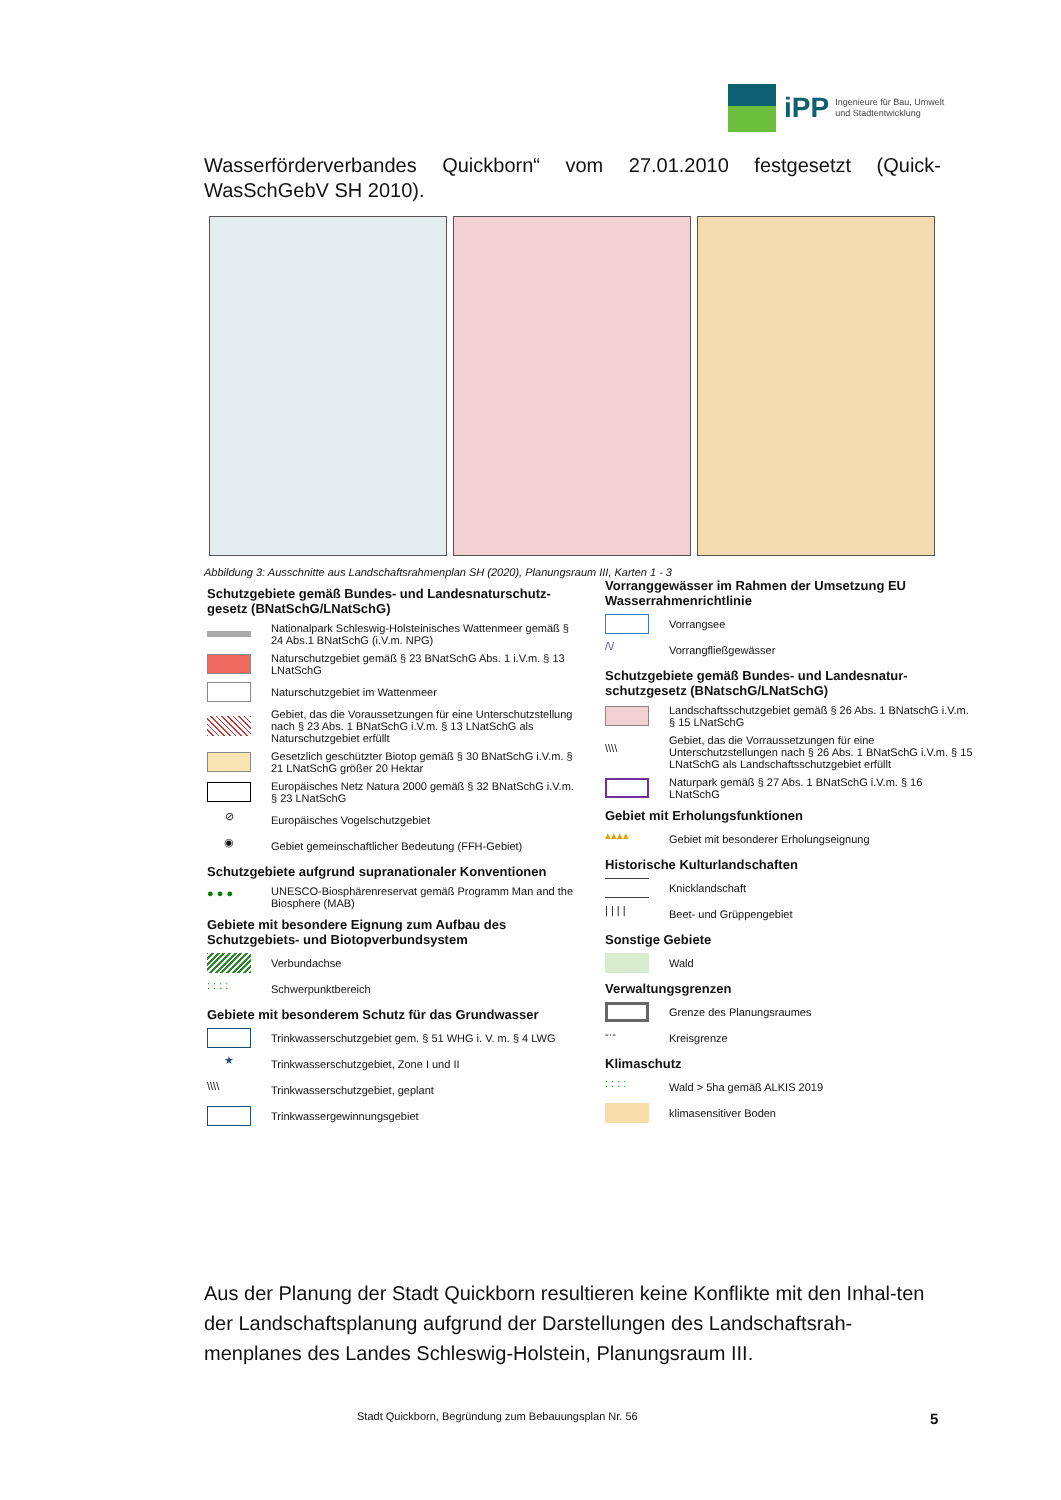iPP Ingenieure für Bau, Umwelt
und Stadtentwicklung
Wasserförderverbandes Quickborn“ vom 27.01.2010 festgesetzt (Quick-WasSchGebV SH 2010).
Abbildung 3: Ausschnitte aus Landschaftsrahmenplan SH (2020), Planungsraum III, Karten 1 - 3
Schutzgebiete gemäß Bundes- und Landesnaturschutz-gesetz (BNatSchG/LNatSchG)
Nationalpark Schleswig-Holsteinisches Wattenmeer gemäß § 24 Abs.1 BNatSchG (i.V.m. NPG)
Naturschutzgebiet gemäß § 23 BNatSchG Abs. 1 i.V.m. § 13 LNatSchG
Naturschutzgebiet im Wattenmeer
Gebiet, das die Voraussetzungen für eine Unterschutzstellung nach § 23 Abs. 1 BNatSchG i.V.m. § 13 LNatSchG als Naturschutzgebiet erfüllt
Gesetzlich geschützter Biotop gemäß § 30 BNatSchG i.V.m. § 21 LNatSchG größer 20 Hektar
Europäisches Netz Natura 2000 gemäß § 32 BNatSchG i.V.m. § 23 LNatSchG
⊘
Europäisches Vogelschutzgebiet
◉
Gebiet gemeinschaftlicher Bedeutung (FFH-Gebiet)
Schutzgebiete aufgrund supranationaler Konventionen
● ● ●
UNESCO-Biosphärenreservat gemäß Programm Man and the Biosphere (MAB)
Gebiete mit besondere Eignung zum Aufbau des Schutzgebiets- und Biotopverbundsystem
Verbundachse
: : : :
Schwerpunktbereich
Gebiete mit besonderem Schutz für das Grundwasser
Trinkwasserschutzgebiet gem. § 51 WHG i. V. m. § 4 LWG
★
Trinkwasserschutzgebiet, Zone I und II
\\\\
Trinkwasserschutzgebiet, geplant
Trinkwassergewinnungsgebiet
Vorranggewässer im Rahmen der Umsetzung EU Wasserrahmenrichtlinie
Vorrangsee
/\/
Vorrangfließgewässer
Schutzgebiete gemäß Bundes- und Landesnatur-schutzgesetz (BNatschG/LNatSchG)
Landschaftsschutzgebiet gemäß § 26 Abs. 1 BNatschG i.V.m. § 15 LNatSchG
\\\\
Gebiet, das die Vorraussetzungen für eine Unterschutzstellungen nach § 26 Abs. 1 BNatSchG i.V.m. § 15 LNatSchG als Landschaftsschutzgebiet erfüllt
Naturpark gemäß § 27 Abs. 1 BNatSchG i.V.m. § 16 LNatSchG
Gebiet mit Erholungsfunktionen
▴▴▴▴
Gebiet mit besonderer Erholungseignung
Historische Kulturlandschaften
Knicklandschaft
| | | |
Beet- und Grüppengebiet
Sonstige Gebiete
Wald
Verwaltungsgrenzen
Grenze des Planungsraumes
-·-
Kreisgrenze
Klimaschutz
: : : :
Wald > 5ha gemäß ALKIS 2019
klimasensitiver Boden
Aus der Planung der Stadt Quickborn resultieren keine Konflikte mit den Inhal-ten der Landschaftsplanung aufgrund der Darstellungen des Landschaftsrah-menplanes des Landes Schleswig-Holstein, Planungsraum III.
Stadt Quickborn, Begründung zum Bebauungsplan Nr. 56
5